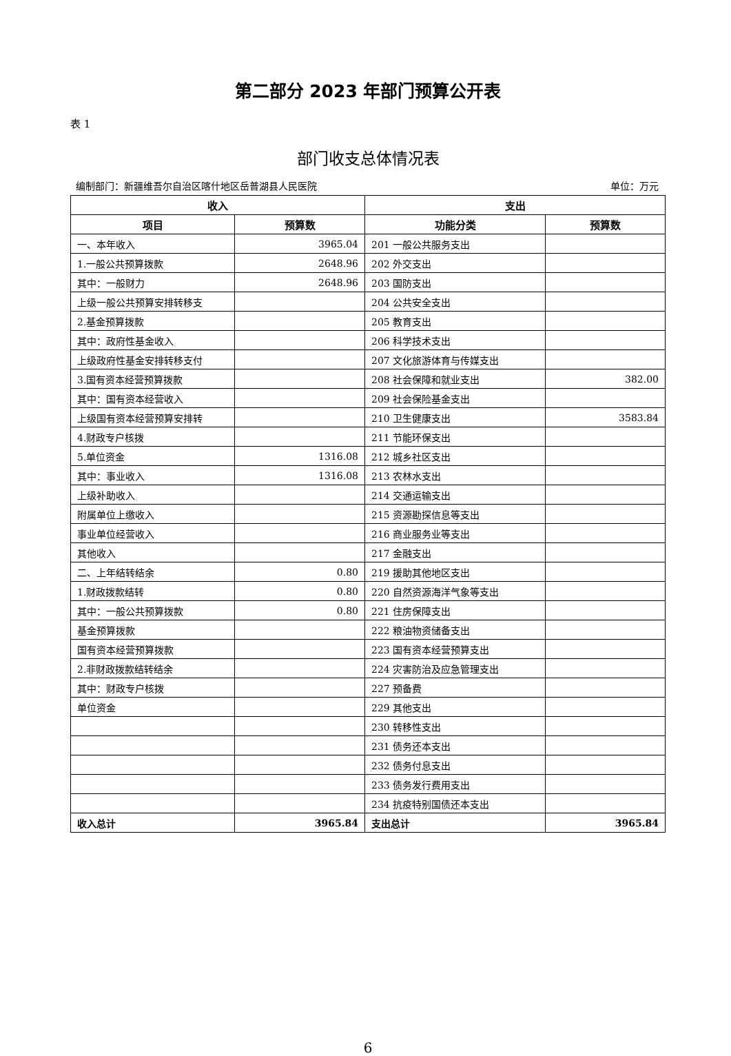第二部分 2023 年部门预算公开表
表 1
部门收支总体情况表
编制部门：新疆维吾尔自治区喀什地区岳普湖县人民医院 单位：万元
| 收入 | | 支出 | |
| --- | --- | --- | --- |
| 项目 | 预算数 | 功能分类 | 预算数 |
| 一、本年收入 | 3965.04 | 201 一般公共服务支出 | |
| 1.一般公共预算拨款 | 2648.96 | 202 外交支出 | |
| 其中：一般财力 | 2648.96 | 203 国防支出 | |
| 上级一般公共预算安排转移支 | | 204 公共安全支出 | |
| 2.基金预算拨款 | | 205 教育支出 | |
| 其中：政府性基金收入 | | 206 科学技术支出 | |
| 上级政府性基金安排转移支付 | | 207 文化旅游体育与传媒支出 | |
| 3.国有资本经营预算拨款 | | 208 社会保障和就业支出 | 382.00 |
| 其中：国有资本经营收入 | | 209 社会保险基金支出 | |
| 上级国有资本经营预算安排转 | | 210 卫生健康支出 | 3583.84 |
| 4.财政专户核拨 | | 211 节能环保支出 | |
| 5.单位资金 | 1316.08 | 212 城乡社区支出 | |
| 其中：事业收入 | 1316.08 | 213 农林水支出 | |
| 上级补助收入 | | 214 交通运输支出 | |
| 附属单位上缴收入 | | 215 资源勘探信息等支出 | |
| 事业单位经营收入 | | 216 商业服务业等支出 | |
| 其他收入 | | 217 金融支出 | |
| 二、上年结转结余 | 0.80 | 219 援助其他地区支出 | |
| 1.财政拨款结转 | 0.80 | 220 自然资源海洋气象等支出 | |
| 其中：一般公共预算拨款 | 0.80 | 221 住房保障支出 | |
| 基金预算拨款 | | 222 粮油物资储备支出 | |
| 国有资本经营预算拨款 | | 223 国有资本经营预算支出 | |
| 2.非财政拨款结转结余 | | 224 灾害防治及应急管理支出 | |
| 其中：财政专户核拨 | | 227 预备费 | |
| 单位资金 | | 229 其他支出 | |
| | | 230 转移性支出 | |
| | | 231 债务还本支出 | |
| | | 232 债务付息支出 | |
| | | 233 债务发行费用支出 | |
| | | 234 抗疫特别国债还本支出 | |
| 收入总计 | 3965.84 | 支出总计 | 3965.84 |
6